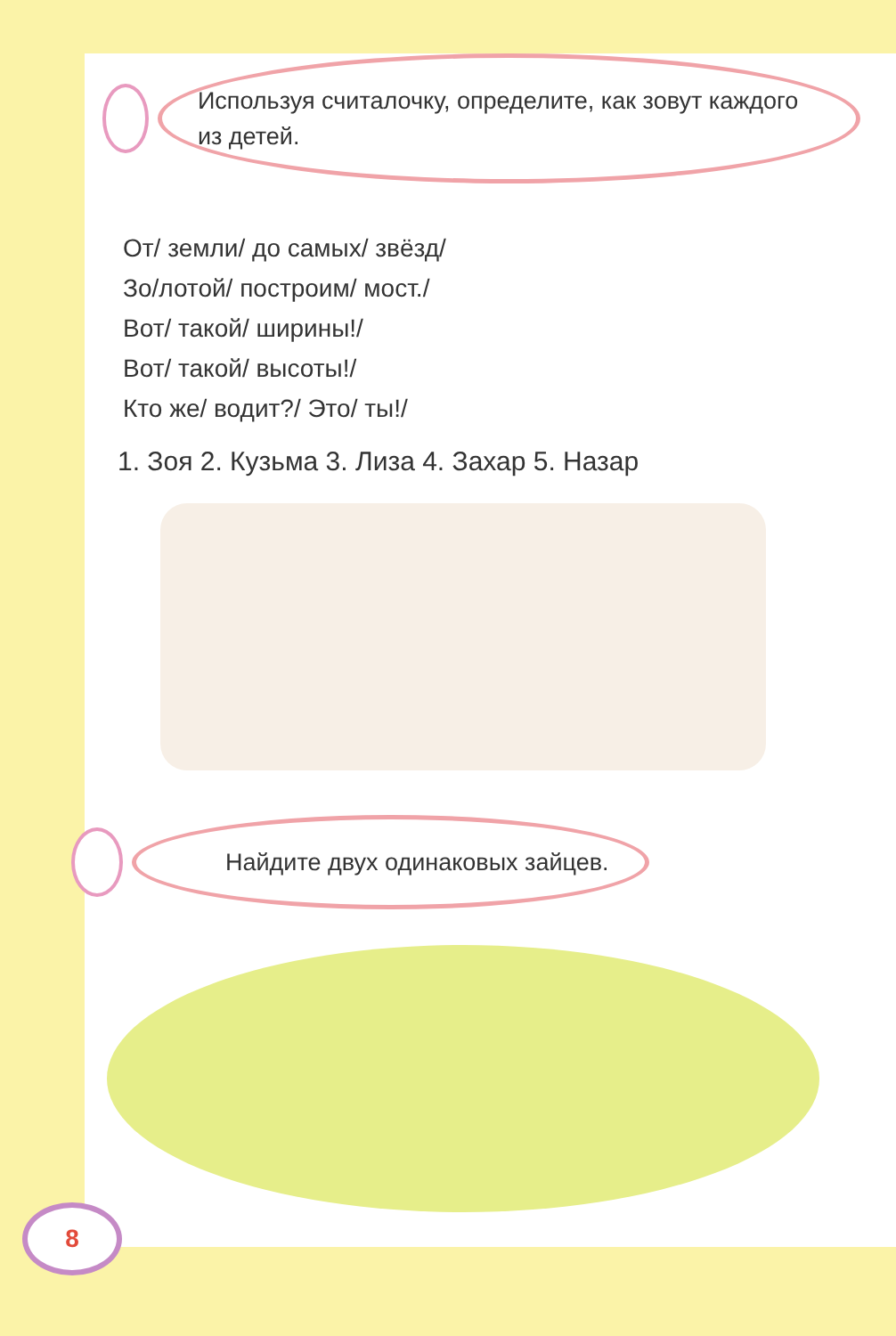Используя считалочку, определите, как зовут каждого из детей.
От/ земли/ до самых/ звёзд/
Зо/лотой/ построим/ мост./
Вот/ такой/ ширины!/
Вот/ такой/ высоты!/
Кто же/ водит?/ Это/ ты!/
1. Зоя 2. Кузьма 3. Лиза 4. Захар 5. Назар
Найдите двух одинаковых зайцев.
8